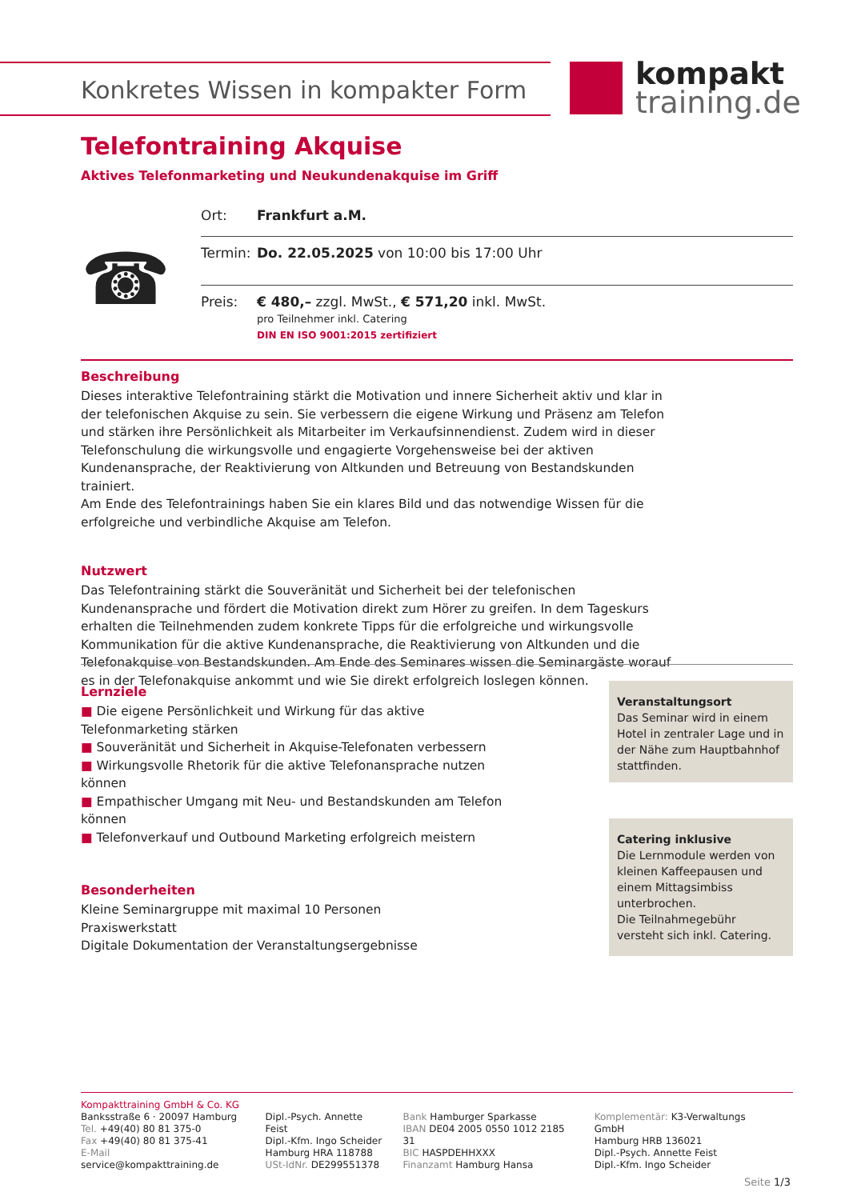Konkretes Wissen in kompakter Form
kompakt
training.de
Telefontraining Akquise
Aktives Telefonmarketing und Neukundenakquise im Griff
☎
| Ort: | Frankfurt a.M. |
| Termin: | Do. 22.05.2025 von 10:00 bis 17:00 Uhr |
| Preis: | € 480,– zzgl. MwSt., € 571,20 inkl. MwSt. pro Teilnehmer inkl. Catering DIN EN ISO 9001:2015 zertifiziert |
Beschreibung
Dieses interaktive Telefontraining stärkt die Motivation und innere Sicherheit aktiv und klar in der telefonischen Akquise zu sein. Sie verbessern die eigene Wirkung und Präsenz am Telefon und stärken ihre Persönlichkeit als Mitarbeiter im Verkaufsinnendienst. Zudem wird in dieser Telefonschulung die wirkungsvolle und engagierte Vorgehensweise bei der aktiven Kundenansprache, der Reaktivierung von Altkunden und Betreuung von Bestandskunden trainiert.
Am Ende des Telefontrainings haben Sie ein klares Bild und das notwendige Wissen für die erfolgreiche und verbindliche Akquise am Telefon.
Nutzwert
Das Telefontraining stärkt die Souveränität und Sicherheit bei der telefonischen Kundenansprache und fördert die Motivation direkt zum Hörer zu greifen. In dem Tageskurs erhalten die Teilnehmenden zudem konkrete Tipps für die erfolgreiche und wirkungsvolle Kommunikation für die aktive Kundenansprache, die Reaktivierung von Altkunden und die Telefonakquise von Bestandskunden. Am Ende des Seminares wissen die Seminargäste worauf es in der Telefonakquise ankommt und wie Sie direkt erfolgreich loslegen können.
Lernziele
■ Die eigene Persönlichkeit und Wirkung für das aktive Telefonmarketing stärken
■ Souveränität und Sicherheit in Akquise-Telefonaten verbessern
■ Wirkungsvolle Rhetorik für die aktive Telefonansprache nutzen können
■ Empathischer Umgang mit Neu- und Bestandskunden am Telefon können
■ Telefonverkauf und Outbound Marketing erfolgreich meistern
Besonderheiten
Kleine Seminargruppe mit maximal 10 Personen
Praxiswerkstatt
Digitale Dokumentation der Veranstaltungsergebnisse
Veranstaltungsort
Das Seminar wird in einem Hotel in zentraler Lage und in der Nähe zum Hauptbahnhof stattfinden.
Catering inklusive
Die Lernmodule werden von kleinen Kaffeepausen und einem Mittagsimbiss unterbrochen.
Die Teilnahmegebühr versteht sich inkl. Catering.
Kompakttraining GmbH & Co. KG
Banksstraße 6 · 20097 Hamburg
Tel. +49(40) 80 81 375-0
Fax +49(40) 80 81 375-41
E-Mail service@kompakttraining.de
Dipl.-Psych. Annette Feist
Dipl.-Kfm. Ingo Scheider
Hamburg HRA 118788
USt-IdNr. DE299551378
Bank Hamburger Sparkasse
IBAN DE04 2005 0550 1012 2185 31
BIC HASPDEHHXXX
Finanzamt Hamburg Hansa
Komplementär: K3-Verwaltungs GmbH
Hamburg HRB 136021
Dipl.-Psych. Annette Feist
Dipl.-Kfm. Ingo Scheider
Seite 1/3